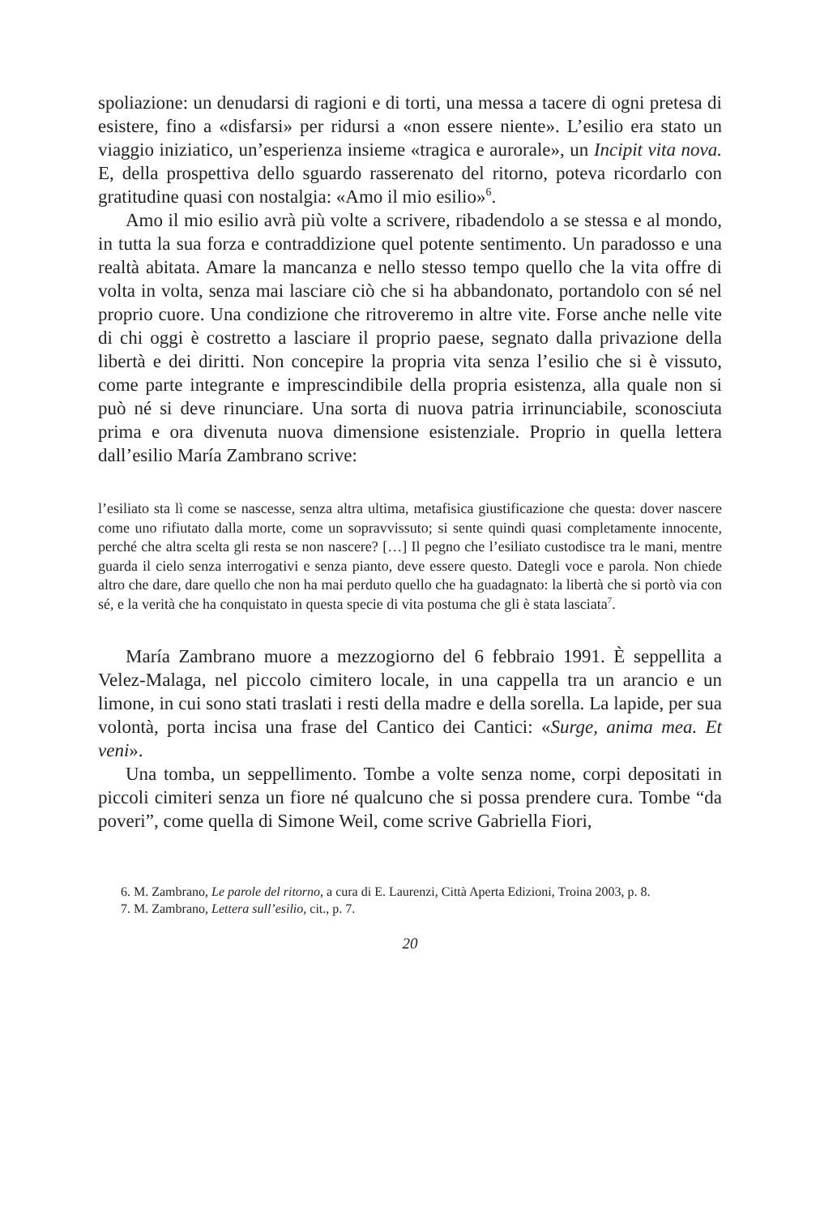spoliazione: un denudarsi di ragioni e di torti, una messa a tacere di ogni pretesa di esistere, fino a «disfarsi» per ridursi a «non essere niente». L’esilio era stato un viaggio iniziatico, un’esperienza insieme «tragica e aurorale», un Incipit vita nova. E, della prospettiva dello sguardo rasserenato del ritorno, poteva ricordarlo con gratitudine quasi con nostalgia: «Amo il mio esilio»<sup>6</sup>.
Amo il mio esilio avrà più volte a scrivere, ribadendolo a se stessa e al mondo, in tutta la sua forza e contraddizione quel potente sentimento. Un paradosso e una realtà abitata. Amare la mancanza e nello stesso tempo quello che la vita offre di volta in volta, senza mai lasciare ciò che si ha abbandonato, portandolo con sé nel proprio cuore. Una condizione che ritroveremo in altre vite. Forse anche nelle vite di chi oggi è costretto a lasciare il proprio paese, segnato dalla privazione della libertà e dei diritti. Non concepire la propria vita senza l’esilio che si è vissuto, come parte integrante e imprescindibile della propria esistenza, alla quale non si può né si deve rinunciare. Una sorta di nuova patria irrinunciabile, sconosciuta prima e ora divenuta nuova dimensione esistenziale. Proprio in quella lettera dall’esilio María Zambrano scrive:
l’esiliato sta lì come se nascesse, senza altra ultima, metafisica giustificazione che questa: dover nascere come uno rifiutato dalla morte, come un sopravvissuto; si sente quindi quasi completamente innocente, perché che altra scelta gli resta se non nascere? […] Il pegno che l’esiliato custodisce tra le mani, mentre guarda il cielo senza interrogativi e senza pianto, deve essere questo. Dategli voce e parola. Non chiede altro che dare, dare quello che non ha mai perduto quello che ha guadagnato: la libertà che si portò via con sé, e la verità che ha conquistato in questa specie di vita postuma che gli è stata lasciata<sup>7</sup>.
María Zambrano muore a mezzogiorno del 6 febbraio 1991. È seppellita a Velez-Malaga, nel piccolo cimitero locale, in una cappella tra un arancio e un limone, in cui sono stati traslati i resti della madre e della sorella. La lapide, per sua volontà, porta incisa una frase del Cantico dei Cantici: «Surge, anima mea. Et veni».
Una tomba, un seppellimento. Tombe a volte senza nome, corpi depositati in piccoli cimiteri senza un fiore né qualcuno che si possa prendere cura. Tombe “da poveri”, come quella di Simone Weil, come scrive Gabriella Fiori,
6. M. Zambrano, Le parole del ritorno, a cura di E. Laurenzi, Città Aperta Edizioni, Troina 2003, p. 8.
7. M. Zambrano, Lettera sull’esilio, cit., p. 7.
20